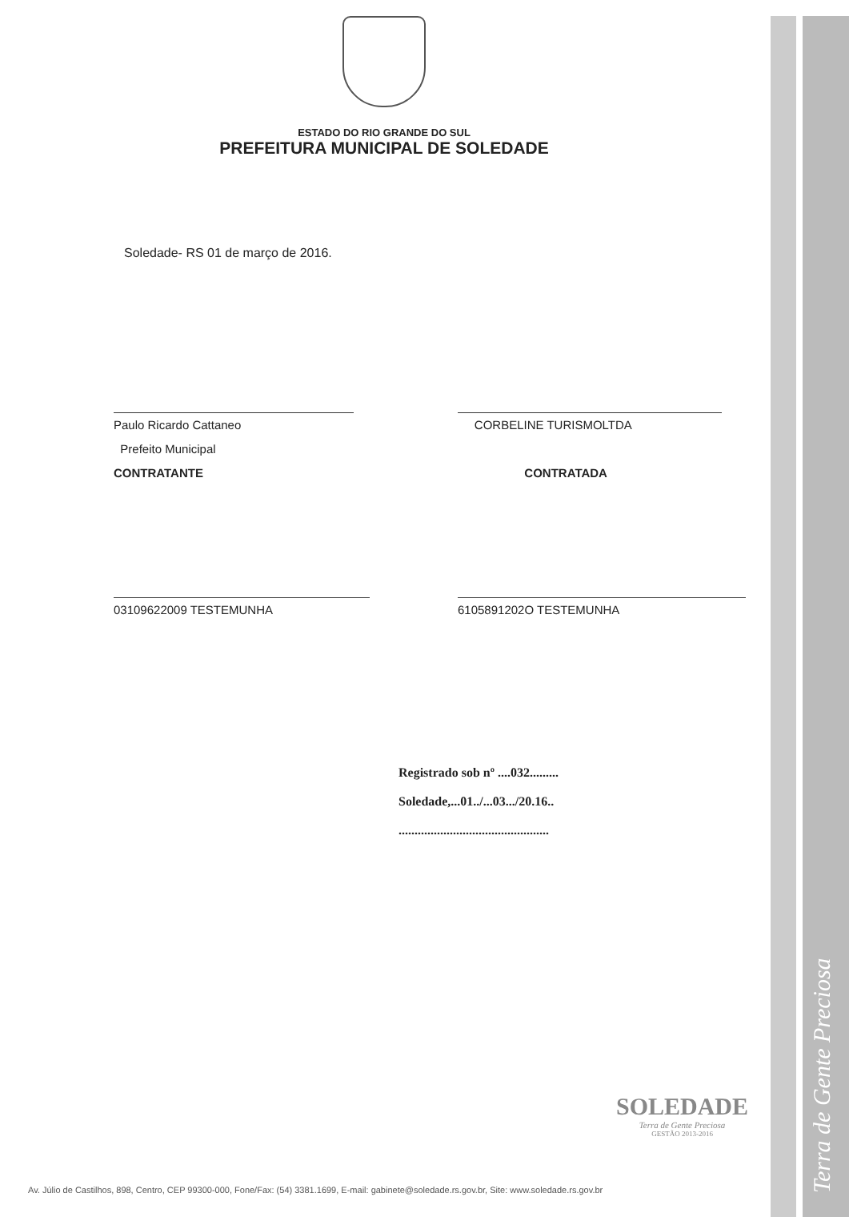Terra de Gente Preciosa
ESTADO DO RIO GRANDE DO SUL
PREFEITURA MUNICIPAL DE SOLEDADE
Soledade- RS 01 de março de 2016.
Paulo Ricardo Cattaneo
Prefeito Municipal
CONTRATANTE
CORBELINE TURISMOLTDA
CONTRATADA
03109622009 TESTEMUNHA 6105891202O TESTEMUNHA
Registrado sob nº ....032.........
Soledade,...01../...03.../20.16..
...............................................
SOLEDADE
Terra de Gente Preciosa
GESTÃO 2013-2016
Av. Júlio de Castilhos, 898, Centro, CEP 99300-000, Fone/Fax: (54) 3381.1699, E-mail: gabinete@soledade.rs.gov.br, Site: www.soledade.rs.gov.br